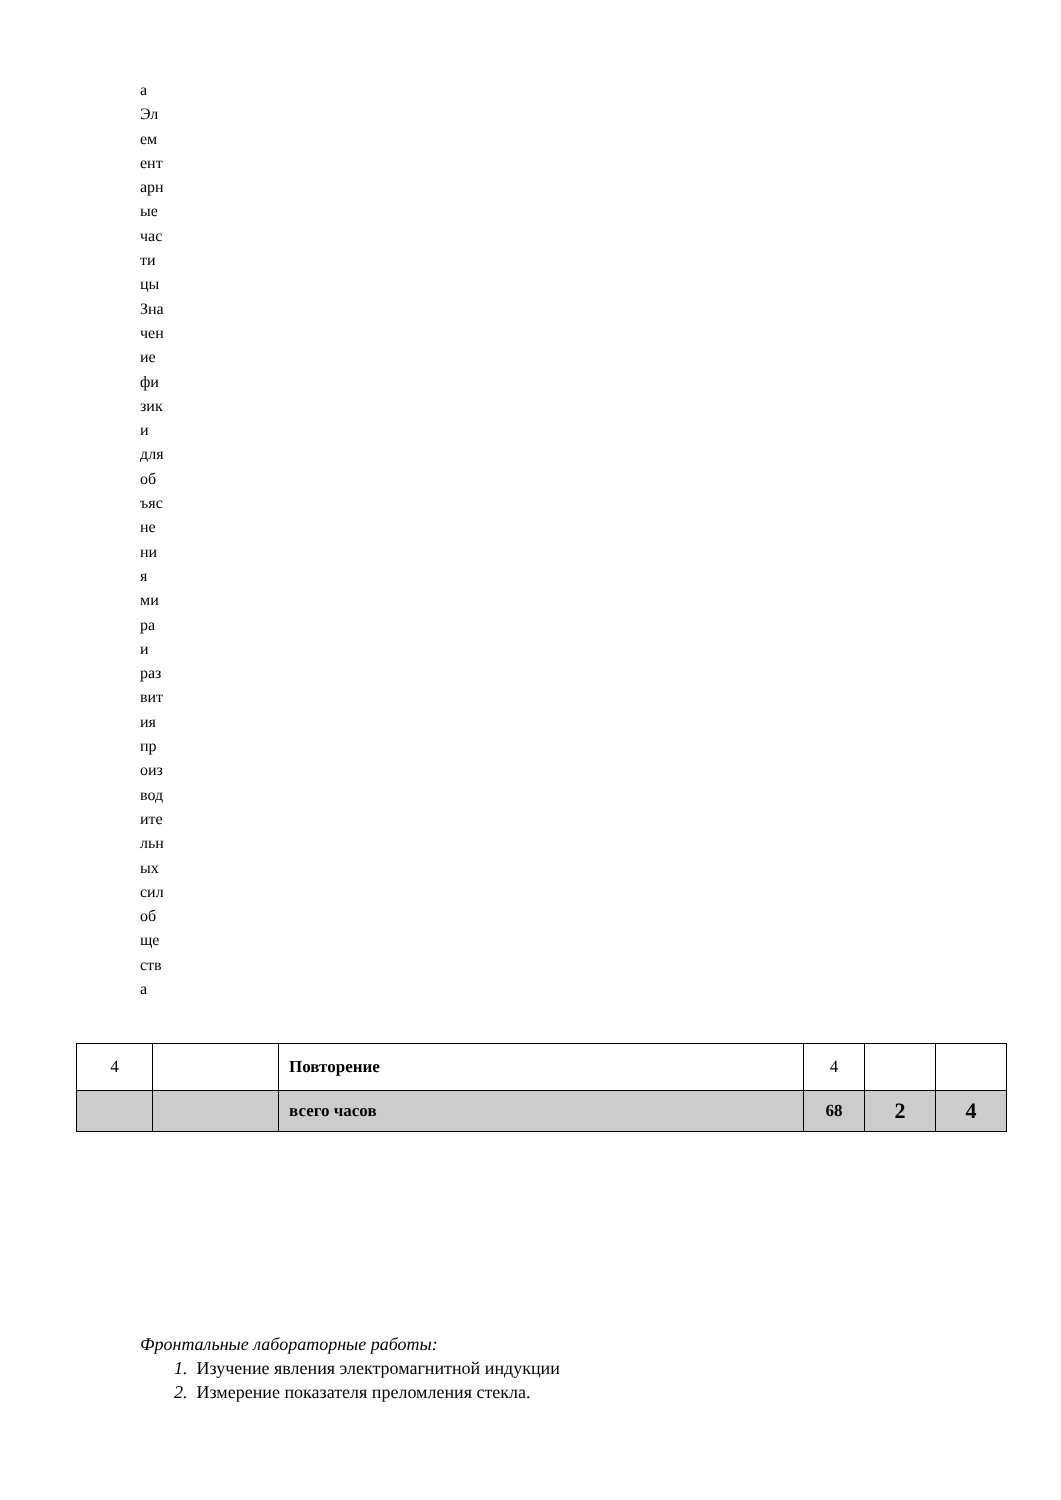а
Эл
ем
ент
арн
ые
час
ти
цы
Зна
чен
ие
фи
зик
и
для
об
ъяс
не
ни
я
ми
ра
и
раз
вит
ия
пр
оиз
вод
ите
льн
ых
сил
об
ще
ств
а
| 4 | | Повторение | 4 | | |
| | | всего часов | 68 | 2 | 4 |
Фронтальные лабораторные работы:
1. Изучение явления электромагнитной индукции
2. Измерение показателя преломления стекла.